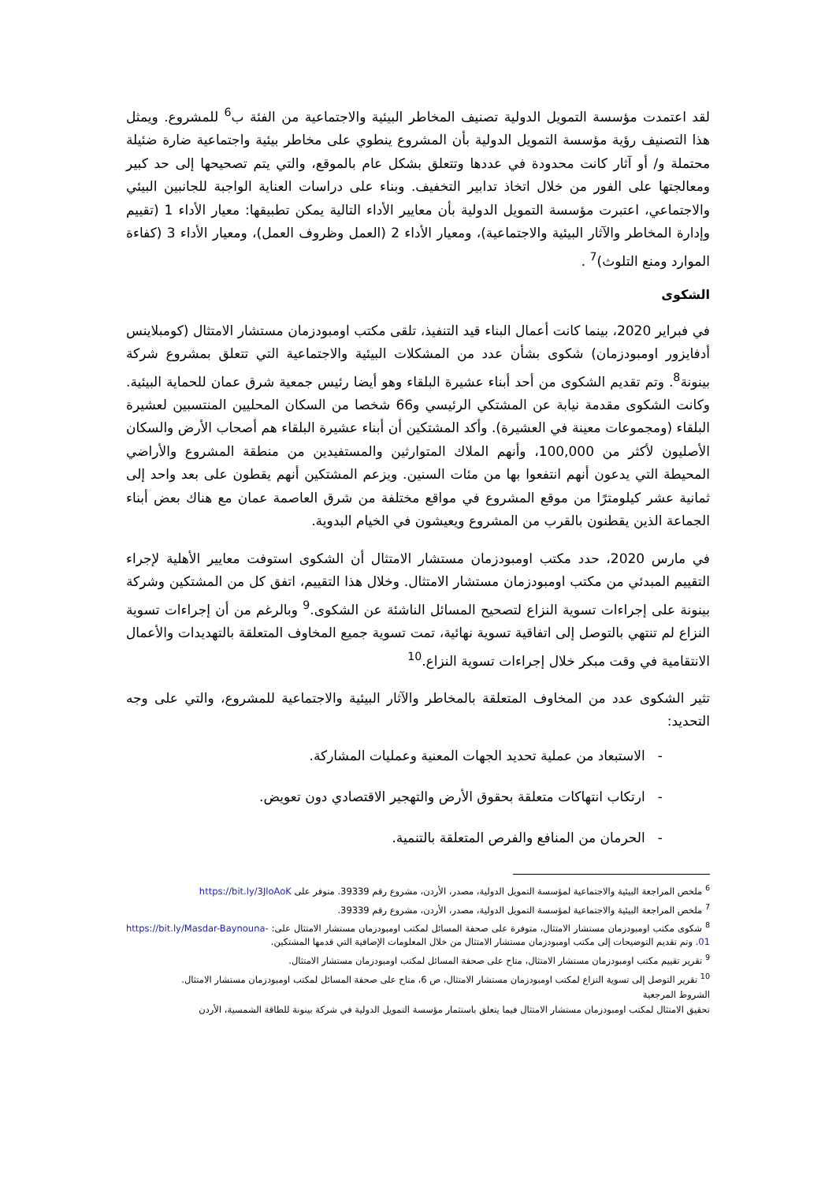لقد اعتمدت مؤسسة التمويل الدولية تصنيف المخاطر البيئية والاجتماعية من الفئة ب<sup>6</sup> للمشروع. ويمثل هذا التصنيف رؤية مؤسسة التمويل الدولية بأن المشروع ينطوي على مخاطر بيئية واجتماعية ضارة ضئيلة محتملة و/ أو آثار كانت محدودة في عددها وتتعلق بشكل عام بالموقع، والتي يتم تصحيحها إلى حد كبير ومعالجتها على الفور من خلال اتخاذ تدابير التخفيف. وبناء على دراسات العناية الواجبة للجانبين البيئي والاجتماعي، اعتبرت مؤسسة التمويل الدولية بأن معايير الأداء التالية يمكن تطبيقها: معيار الأداء 1 (تقييم وإدارة المخاطر والآثار البيئية والاجتماعية)، ومعيار الأداء 2 (العمل وظروف العمل)، ومعيار الأداء 3 (كفاءة الموارد ومنع التلوث)<sup>7</sup> .
الشكوى
في فبراير 2020، بينما كانت أعمال البناء قيد التنفيذ، تلقى مكتب اومبودزمان مستشار الامتثال (كومبلاينس أدفايزور اومبودزمان) شكوى بشأن عدد من المشكلات البيئية والاجتماعية التي تتعلق بمشروع شركة بينونة<sup>8</sup>. وتم تقديم الشكوى من أحد أبناء عشيرة البلقاء وهو أيضا رئيس جمعية شرق عمان للحماية البيئية. وكانت الشكوى مقدمة نيابة عن المشتكي الرئيسي و66 شخصا من السكان المحليين المنتسبين لعشيرة البلقاء (ومجموعات معينة في العشيرة). وأكد المشتكين أن أبناء عشيرة البلقاء هم أصحاب الأرض والسكان الأصليون لأكثر من 100,000، وأنهم الملاك المتوارثين والمستفيدين من منطقة المشروع والأراضي المحيطة التي يدعون أنهم انتفعوا بها من مئات السنين. ويزعم المشتكين أنهم يقطون على بعد واحد إلى ثمانية عشر كيلومترًا من موقع المشروع في مواقع مختلفة من شرق العاصمة عمان مع هناك بعض أبناء الجماعة الذين يقطنون بالقرب من المشروع ويعيشون في الخيام البدوية.
في مارس 2020، حدد مكتب اومبودزمان مستشار الامتثال أن الشكوى استوفت معايير الأهلية لإجراء التقييم المبدئي من مكتب اومبودزمان مستشار الامتثال. وخلال هذا التقييم، اتفق كل من المشتكين وشركة بينونة على إجراءات تسوية النزاع لتصحيح المسائل الناشئة عن الشكوى.<sup>9</sup> وبالرغم من أن إجراءات تسوية النزاع لم تنتهي بالتوصل إلى اتفاقية تسوية نهائية، تمت تسوية جميع المخاوف المتعلقة بالتهديدات والأعمال الانتقامية في وقت مبكر خلال إجراءات تسوية النزاع.<sup>10</sup>
تثير الشكوى عدد من المخاوف المتعلقة بالمخاطر والآثار البيئية والاجتماعية للمشروع، والتي على وجه التحديد:
- الاستبعاد من عملية تحديد الجهات المعنية وعمليات المشاركة.
- ارتكاب انتهاكات متعلقة بحقوق الأرض والتهجير الاقتصادي دون تعويض.
- الحرمان من المنافع والفرص المتعلقة بالتنمية.
<sup>6</sup> ملخص المراجعة البيئية والاجتماعية لمؤسسة التمويل الدولية، مصدر، الأردن، مشروع رقم 39339. متوفر على https://bit.ly/3JloAoK
<sup>7</sup> ملخص المراجعة البيئية والاجتماعية لمؤسسة التمويل الدولية، مصدر، الأردن، مشروع رقم 39339.
<sup>8</sup> شكوى مكتب اومبودزمان مستشار الامتثال، متوفرة على صحفة المسائل لمكتب اومبودزمان مستشار الامتثال على: https://bit.ly/Masdar-Baynouna-01. وتم تقديم التوضيحات إلى مكتب اومبودزمان مستشار الامتثال من خلال المعلومات الإضافية التي قدمها المشتكين.
<sup>9</sup> تقرير تقييم مكتب اومبودزمان مستشار الامتثال، متاح على صحفة المسائل لمكتب اومبودزمان مستشار الامتثال.
<sup>10</sup> تقرير التوصل إلى تسوية النزاع لمكتب اومبودزمان مستشار الامتثال، ص 6، متاح على صحفة المسائل لمكتب اومبودزمان مستشار الامتثال.
الشروط المرجعية
تحقيق الامتثال لمكتب اومبودزمان مستشار الامتثال فيما يتعلق باستثمار مؤسسة التمويل الدولية في شركة بينونة للطاقة الشمسية، الأردن